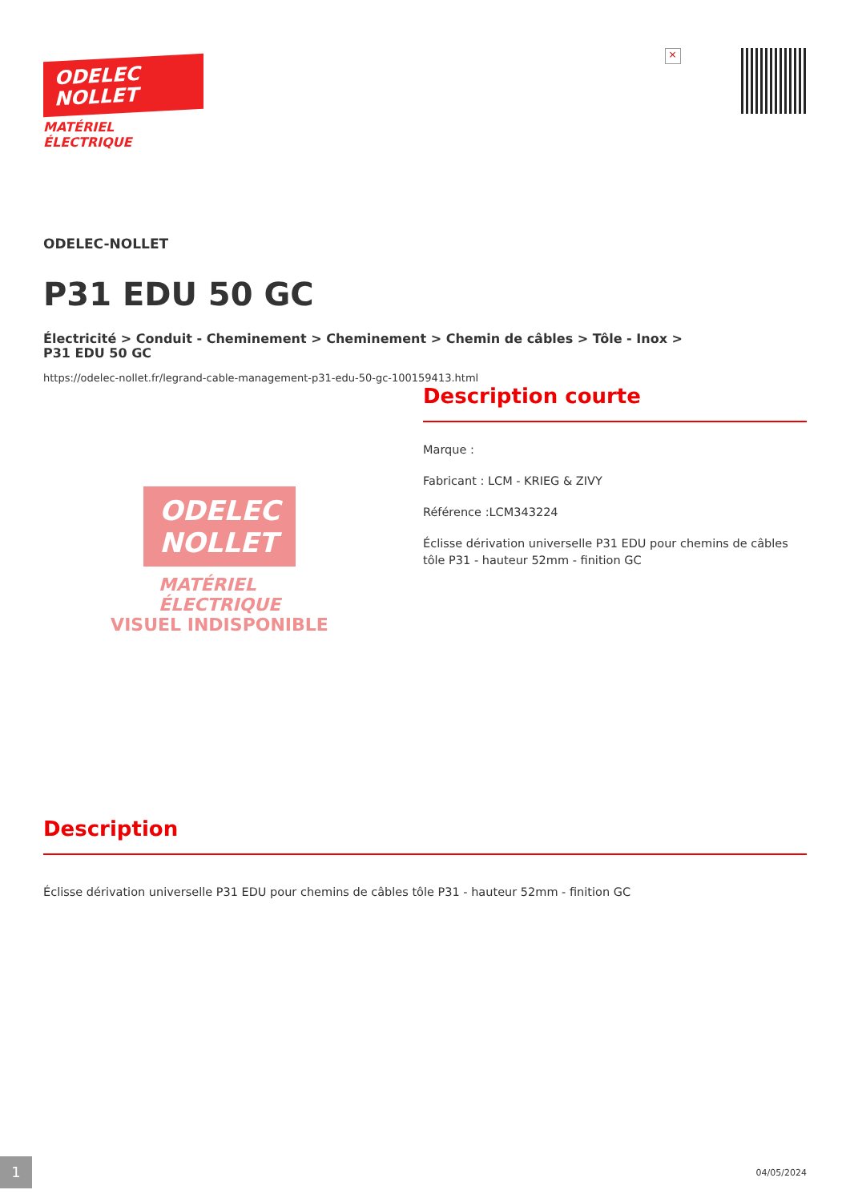ODELEC
NOLLET
MATÉRIEL
ÉLECTRIQUE
×
ODELEC-NOLLET
P31 EDU 50 GC
Électricité > Conduit - Cheminement > Cheminement > Chemin de câbles > Tôle - Inox >
P31 EDU 50 GC
https://odelec-nollet.fr/legrand-cable-management-p31-edu-50-gc-100159413.html
ODELEC
NOLLET
MATÉRIEL
ÉLECTRIQUE
VISUEL INDISPONIBLE
Description courte
Marque :
Fabricant : LCM - KRIEG & ZIVY
Référence :LCM343224
Éclisse dérivation universelle P31 EDU pour chemins de câbles tôle P31 - hauteur 52mm - finition GC
Description
Éclisse dérivation universelle P31 EDU pour chemins de câbles tôle P31 - hauteur 52mm - finition GC
1 04/05/2024